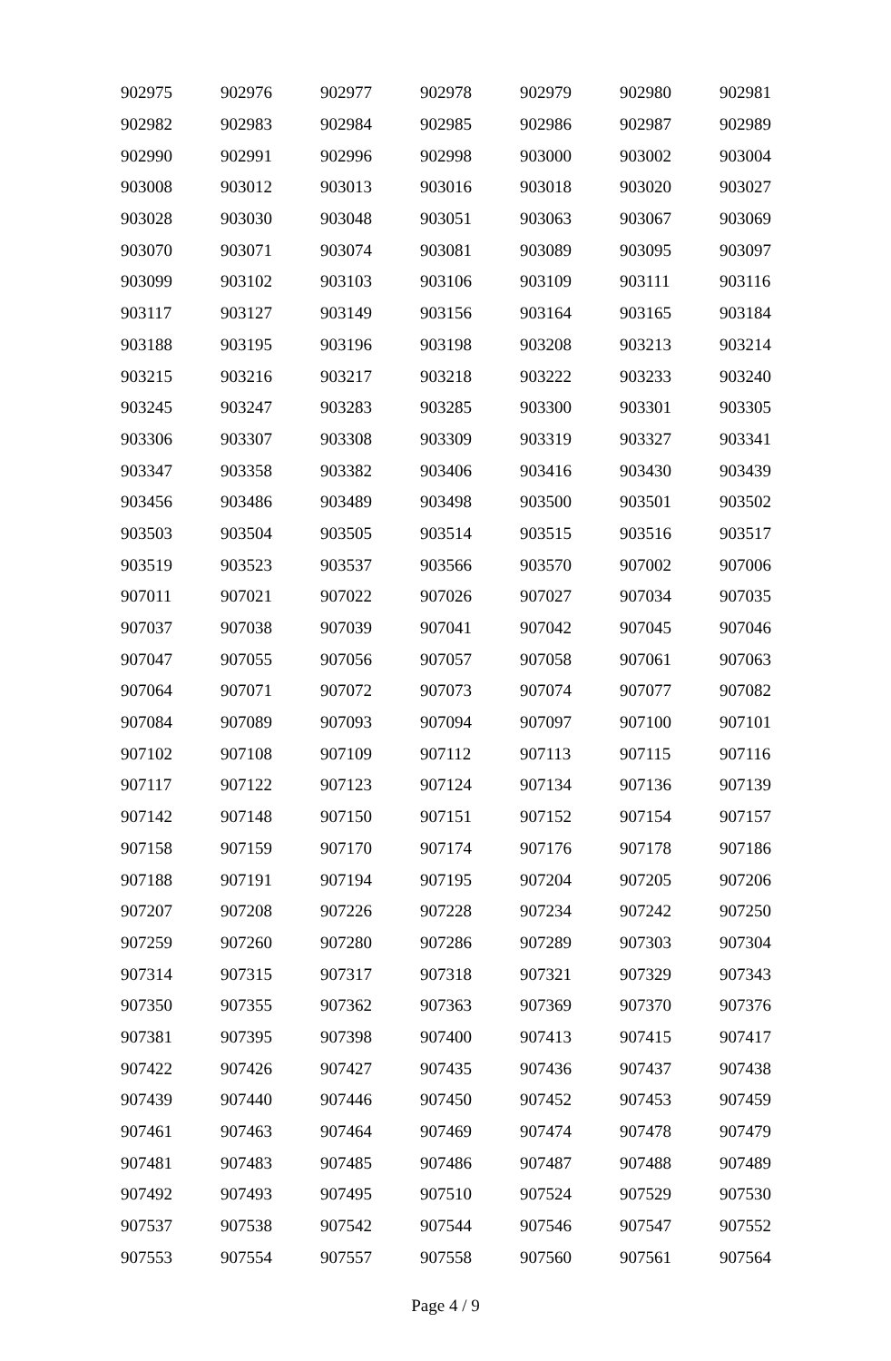| 902975 | 902976 | 902977 | 902978 | 902979 | 902980 | 902981 |
| 902982 | 902983 | 902984 | 902985 | 902986 | 902987 | 902989 |
| 902990 | 902991 | 902996 | 902998 | 903000 | 903002 | 903004 |
| 903008 | 903012 | 903013 | 903016 | 903018 | 903020 | 903027 |
| 903028 | 903030 | 903048 | 903051 | 903063 | 903067 | 903069 |
| 903070 | 903071 | 903074 | 903081 | 903089 | 903095 | 903097 |
| 903099 | 903102 | 903103 | 903106 | 903109 | 903111 | 903116 |
| 903117 | 903127 | 903149 | 903156 | 903164 | 903165 | 903184 |
| 903188 | 903195 | 903196 | 903198 | 903208 | 903213 | 903214 |
| 903215 | 903216 | 903217 | 903218 | 903222 | 903233 | 903240 |
| 903245 | 903247 | 903283 | 903285 | 903300 | 903301 | 903305 |
| 903306 | 903307 | 903308 | 903309 | 903319 | 903327 | 903341 |
| 903347 | 903358 | 903382 | 903406 | 903416 | 903430 | 903439 |
| 903456 | 903486 | 903489 | 903498 | 903500 | 903501 | 903502 |
| 903503 | 903504 | 903505 | 903514 | 903515 | 903516 | 903517 |
| 903519 | 903523 | 903537 | 903566 | 903570 | 907002 | 907006 |
| 907011 | 907021 | 907022 | 907026 | 907027 | 907034 | 907035 |
| 907037 | 907038 | 907039 | 907041 | 907042 | 907045 | 907046 |
| 907047 | 907055 | 907056 | 907057 | 907058 | 907061 | 907063 |
| 907064 | 907071 | 907072 | 907073 | 907074 | 907077 | 907082 |
| 907084 | 907089 | 907093 | 907094 | 907097 | 907100 | 907101 |
| 907102 | 907108 | 907109 | 907112 | 907113 | 907115 | 907116 |
| 907117 | 907122 | 907123 | 907124 | 907134 | 907136 | 907139 |
| 907142 | 907148 | 907150 | 907151 | 907152 | 907154 | 907157 |
| 907158 | 907159 | 907170 | 907174 | 907176 | 907178 | 907186 |
| 907188 | 907191 | 907194 | 907195 | 907204 | 907205 | 907206 |
| 907207 | 907208 | 907226 | 907228 | 907234 | 907242 | 907250 |
| 907259 | 907260 | 907280 | 907286 | 907289 | 907303 | 907304 |
| 907314 | 907315 | 907317 | 907318 | 907321 | 907329 | 907343 |
| 907350 | 907355 | 907362 | 907363 | 907369 | 907370 | 907376 |
| 907381 | 907395 | 907398 | 907400 | 907413 | 907415 | 907417 |
| 907422 | 907426 | 907427 | 907435 | 907436 | 907437 | 907438 |
| 907439 | 907440 | 907446 | 907450 | 907452 | 907453 | 907459 |
| 907461 | 907463 | 907464 | 907469 | 907474 | 907478 | 907479 |
| 907481 | 907483 | 907485 | 907486 | 907487 | 907488 | 907489 |
| 907492 | 907493 | 907495 | 907510 | 907524 | 907529 | 907530 |
| 907537 | 907538 | 907542 | 907544 | 907546 | 907547 | 907552 |
| 907553 | 907554 | 907557 | 907558 | 907560 | 907561 | 907564 |
Page 4 / 9